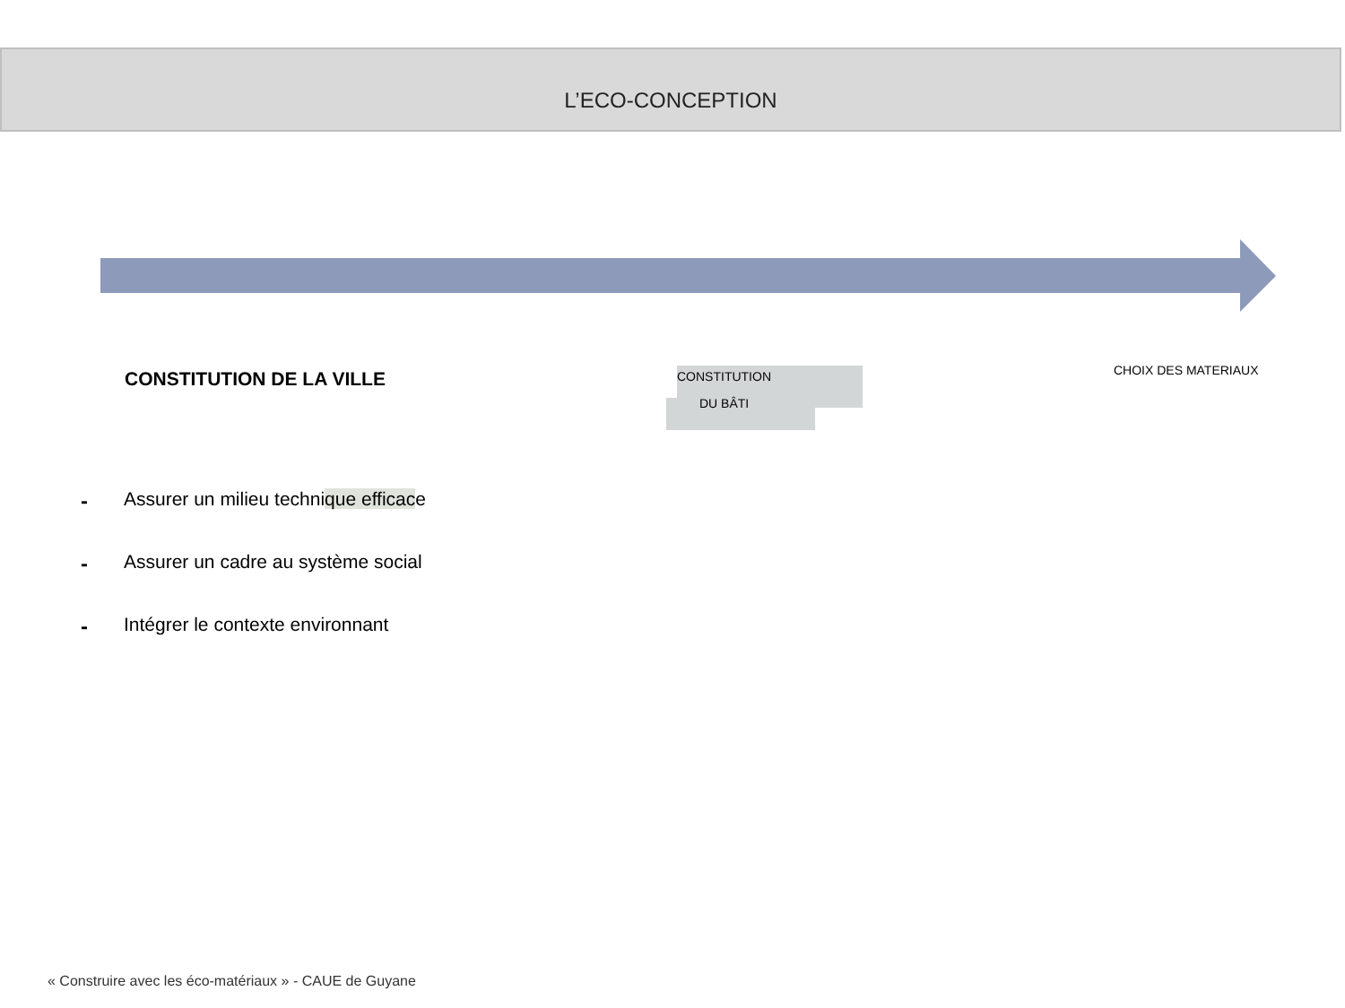L’ECO-CONCEPTION
CONSTITUTION DE LA VILLE
CONSTITUTION
DU BÂTI
CHOIX DES MATERIAUX
- Assurer un milieu technique efficace
- Assurer un cadre au système social
- Intégrer le contexte environnant
« Construire avec les éco-matériaux » - CAUE de Guyane